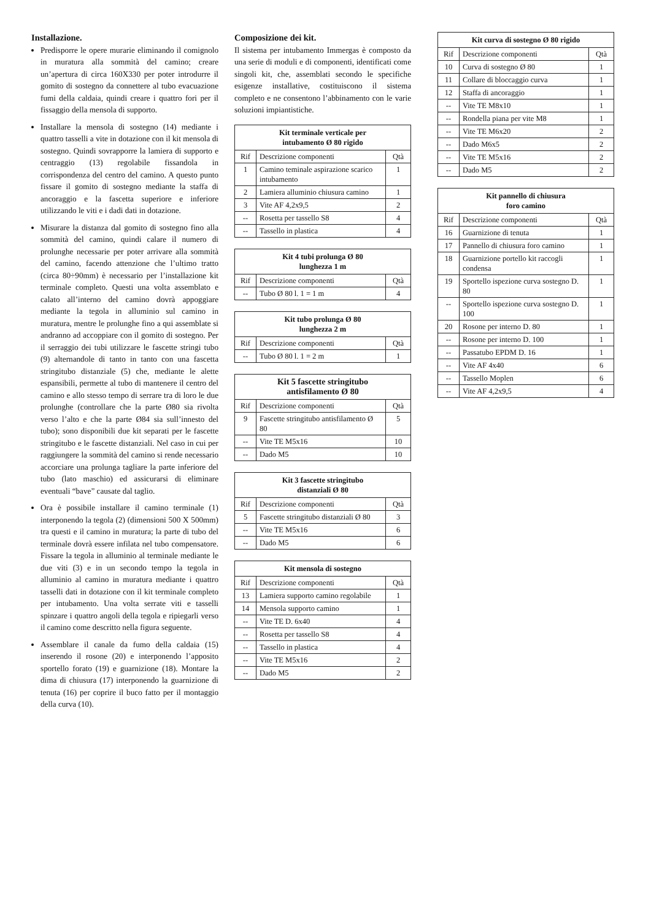Installazione.
Predisporre le opere murarie eliminando il comignolo in muratura alla sommità del camino; creare un’apertura di circa 160X330 per poter introdurre il gomito di sostegno da connettere al tubo evacuazione fumi della caldaia, quindi creare i quattro fori per il fissaggio della mensola di supporto.
Installare la mensola di sostegno (14) mediante i quattro tasselli a vite in dotazione con il kit mensola di sostegno. Quindi sovrapporre la lamiera di supporto e centraggio (13) regolabile fissandola in corrispondenza del centro del camino. A questo punto fissare il gomito di sostegno mediante la staffa di ancoraggio e la fascetta superiore e inferiore utilizzando le viti e i dadi dati in dotazione.
Misurare la distanza dal gomito di sostegno fino alla sommità del camino, quindi calare il numero di prolunghe necessarie per poter arrivare alla sommità del camino, facendo attenzione che l’ultimo tratto (circa 80÷90mm) è necessario per l’installazione kit terminale completo. Questi una volta assemblato e calato all’interno del camino dovrà appoggiare mediante la tegola in alluminio sul camino in muratura, mentre le prolunghe fino a qui assemblate si andranno ad accoppiare con il gomito di sostegno. Per il serraggio dei tubi utilizzare le fascette stringi tubo (9) alternandole di tanto in tanto con una fascetta stringitubo distanziale (5) che, mediante le alette espansibili, permette al tubo di mantenere il centro del camino e allo stesso tempo di serrare tra di loro le due prolunghe (controllare che la parte Ø80 sia rivolta verso l’alto e che la parte Ø84 sia sull’innesto del tubo); sono disponibili due kit separati per le fascette stringitubo e le fascette distanziali. Nel caso in cui per raggiungere la sommità del camino si rende necessario accorciare una prolunga tagliare la parte inferiore del tubo (lato maschio) ed assicurarsi di eliminare eventuali “bave” causate dal taglio.
Ora è possibile installare il camino terminale (1) interponendo la tegola (2) (dimensioni 500 X 500mm) tra questi e il camino in muratura; la parte di tubo del terminale dovrà essere infilata nel tubo compensatore. Fissare la tegola in alluminio al terminale mediante le due viti (3) e in un secondo tempo la tegola in alluminio al camino in muratura mediante i quattro tasselli dati in dotazione con il kit terminale completo per intubamento. Una volta serrate viti e tasselli spinzare i quattro angoli della tegola e ripiegarli verso il camino come descritto nella figura seguente.
Assemblare il canale da fumo della caldaia (15) inserendo il rosone (20) e interponendo l’apposito sportello forato (19) e guarnizione (18). Montare la dima di chiusura (17) interponendo la guarnizione di tenuta (16) per coprire il buco fatto per il montaggio della curva (10).
Composizione dei kit.
Il sistema per intubamento Immergas è composto da una serie di moduli e di componenti, identificati come singoli kit, che, assemblati secondo le specifiche esigenze installative, costituiscono il sistema completo e ne consentono l’abbinamento con le varie soluzioni impiantistiche.
| Kit terminale verticale per intubamento Ø 80 rigido | | |
| --- | --- | --- |
| Rif | Descrizione componenti | Qtà |
| 1 | Camino teminale aspirazione scarico intubamento | 1 |
| 2 | Lamiera alluminio chiusura camino | 1 |
| 3 | Vite AF 4,2x9,5 | 2 |
| -- | Rosetta per tassello S8 | 4 |
| -- | Tassello in plastica | 4 |
| Kit 4 tubi prolunga Ø 80 lunghezza 1 m | | |
| --- | --- | --- |
| Rif | Descrizione componenti | Qtà |
| -- | Tubo Ø 80 l. 1 = 1 m | 4 |
| Kit tubo prolunga Ø 80 lunghezza 2 m | | |
| --- | --- | --- |
| Rif | Descrizione componenti | Qtà |
| -- | Tubo Ø 80 l. 1 = 2 m | 1 |
| Kit 5 fascette stringitubo antisfilamento Ø 80 | | |
| --- | --- | --- |
| Rif | Descrizione componenti | Qtà |
| 9 | Fascette stringitubo antisfilamento Ø 80 | 5 |
| -- | Vite TE M5x16 | 10 |
| -- | Dado M5 | 10 |
| Kit 3 fascette stringitubo distanziali Ø 80 | | |
| --- | --- | --- |
| Rif | Descrizione componenti | Qtà |
| 5 | Fascette stringitubo distanziali Ø 80 | 3 |
| -- | Vite TE M5x16 | 6 |
| -- | Dado M5 | 6 |
| Kit mensola di sostegno | | |
| --- | --- | --- |
| Rif | Descrizione componenti | Qtà |
| 13 | Lamiera supporto camino regolabile | 1 |
| 14 | Mensola supporto camino | 1 |
| -- | Vite TE D. 6x40 | 4 |
| -- | Rosetta per tassello S8 | 4 |
| -- | Tassello in plastica | 4 |
| -- | Vite TE M5x16 | 2 |
| -- | Dado M5 | 2 |
| Kit curva di sostegno Ø 80 rigido | | |
| --- | --- | --- |
| Rif | Descrizione componenti | Qtà |
| 10 | Curva di sostegno Ø 80 | 1 |
| 11 | Collare di bloccaggio curva | 1 |
| 12 | Staffa di ancoraggio | 1 |
| -- | Vite TE M8x10 | 1 |
| -- | Rondella piana per vite M8 | 1 |
| -- | Vite TE M6x20 | 2 |
| -- | Dado M6x5 | 2 |
| -- | Vite TE M5x16 | 2 |
| -- | Dado M5 | 2 |
| Kit pannello di chiusura foro camino | | |
| --- | --- | --- |
| Rif | Descrizione componenti | Qtà |
| 16 | Guarnizione di tenuta | 1 |
| 17 | Pannello di chiusura foro camino | 1 |
| 18 | Guarnizione portello kit raccogli condensa | 1 |
| 19 | Sportello ispezione curva sostegno D. 80 | 1 |
| -- | Sportello ispezione curva sostegno D. 100 | 1 |
| 20 | Rosone per interno D. 80 | 1 |
| -- | Rosone per interno D. 100 | 1 |
| -- | Passatubo EPDM D. 16 | 1 |
| -- | Vite AF 4x40 | 6 |
| -- | Tassello Moplen | 6 |
| -- | Vite AF 4,2x9,5 | 4 |